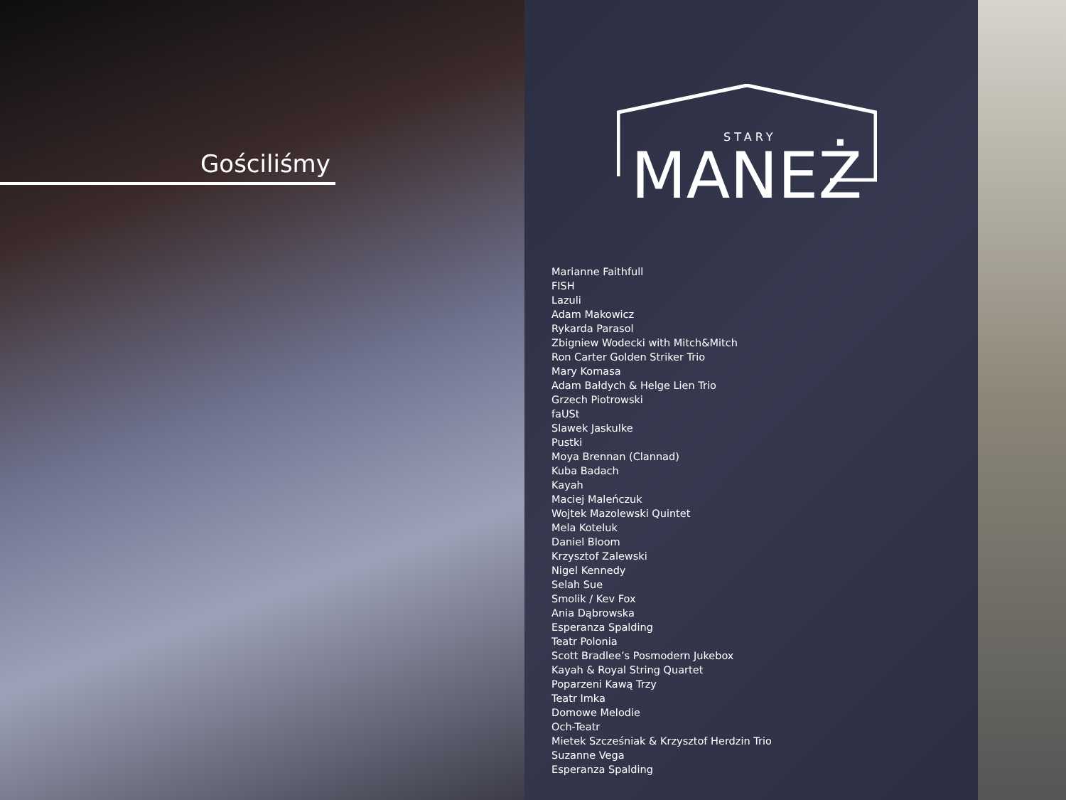Gościliśmy
STARY
MANEŻ
Marianne Faithfull
FISH
Lazuli
Adam Makowicz
Rykarda Parasol
Zbigniew Wodecki with Mitch&Mitch
Ron Carter Golden Striker Trio
Mary Komasa
Adam Bałdych & Helge Lien Trio
Grzech Piotrowski
faUSt
Slawek Jaskulke
Pustki
Moya Brennan (Clannad)
Kuba Badach
Kayah
Maciej Maleńczuk
Wojtek Mazolewski Quintet
Mela Koteluk
Daniel Bloom
Krzysztof Zalewski
Nigel Kennedy
Selah Sue
Smolik / Kev Fox
Ania Dąbrowska
Esperanza Spalding
Teatr Polonia
Scott Bradlee’s Posmodern Jukebox
Kayah & Royal String Quartet
Poparzeni Kawą Trzy
Teatr Imka
Domowe Melodie
Och-Teatr
Mietek Szcześniak & Krzysztof Herdzin Trio
Suzanne Vega
Esperanza Spalding